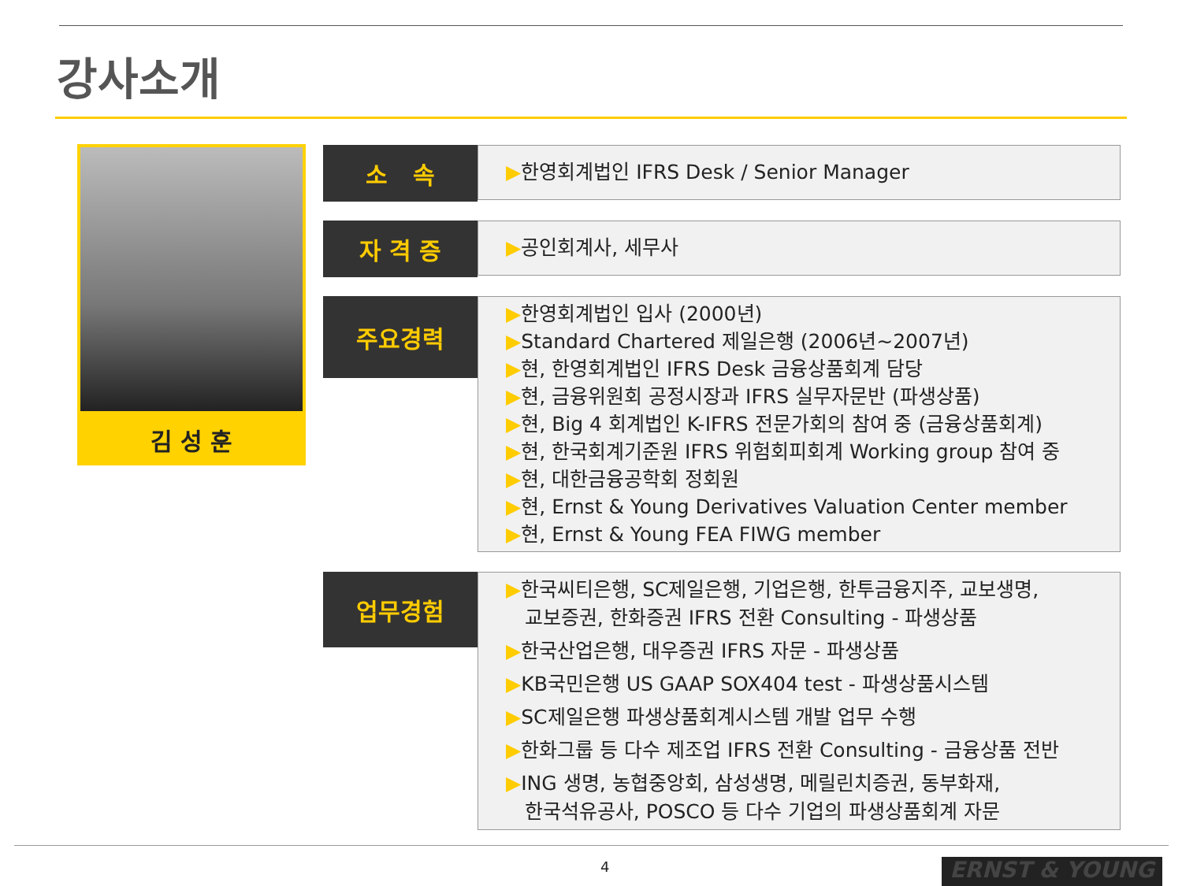강사소개
김 성 훈
소 속
▶한영회계법인 IFRS Desk / Senior Manager
자 격 증
▶공인회계사, 세무사
주요경력
▶한영회계법인 입사 (2000년)
▶Standard Chartered 제일은행 (2006년~2007년)
▶현, 한영회계법인 IFRS Desk 금융상품회계 담당
▶현, 금융위원회 공정시장과 IFRS 실무자문반 (파생상품)
▶현, Big 4 회계법인 K-IFRS 전문가회의 참여 중 (금융상품회계)
▶현, 한국회계기준원 IFRS 위험회피회계 Working group 참여 중
▶현, 대한금융공학회 정회원
▶현, Ernst & Young Derivatives Valuation Center member
▶현, Ernst & Young FEA FIWG member
업무경험
▶한국씨티은행, SC제일은행, 기업은행, 한투금융지주, 교보생명,
교보증권, 한화증권 IFRS 전환 Consulting - 파생상품
▶한국산업은행, 대우증권 IFRS 자문 - 파생상품
▶KB국민은행 US GAAP SOX404 test - 파생상품시스템
▶SC제일은행 파생상품회계시스템 개발 업무 수행
▶한화그룹 등 다수 제조업 IFRS 전환 Consulting - 금융상품 전반
▶ING 생명, 농협중앙회, 삼성생명, 메릴린치증권, 동부화재,
한국석유공사, POSCO 등 다수 기업의 파생상품회계 자문
4 ERNST & YOUNG